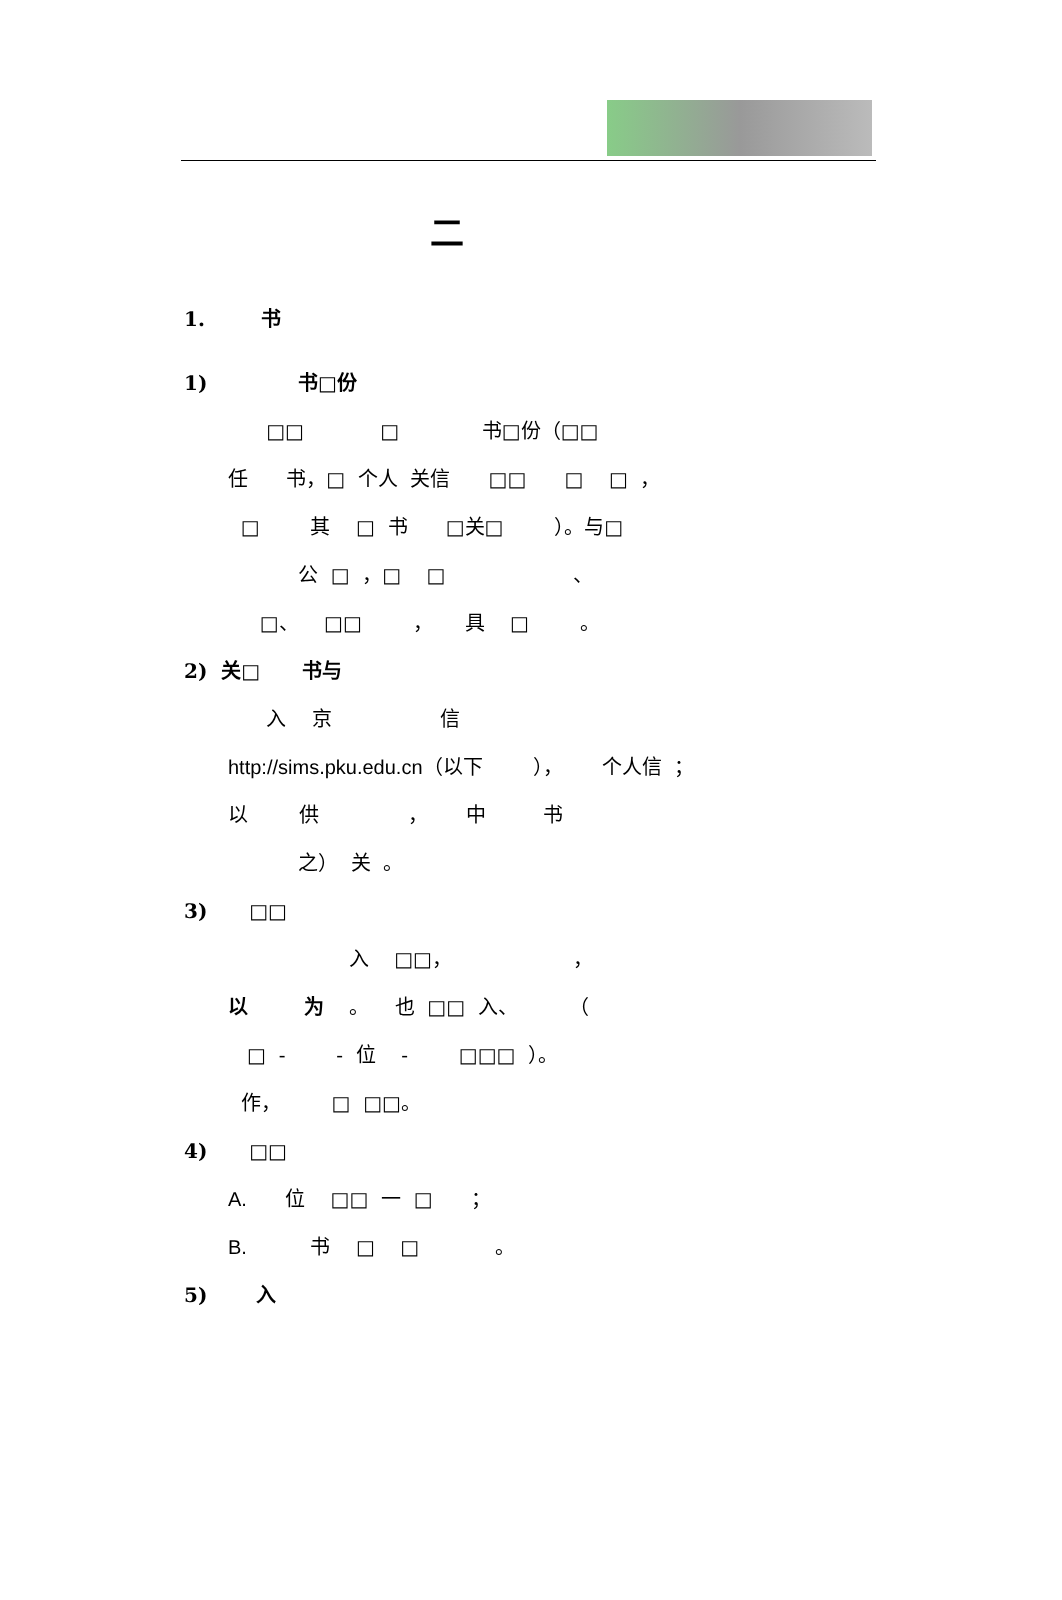二
1. 书
1) 书□份
□□ □ 书□份（□□
任 书，□ 个人 关信 □□ □ □ ，
□ 其 □ 书 □关□ ）。与□
公 □ ，□ □ 、
□、 □□ ， 具 □ 。
2) 关□ 书与
入 京 信
http://sims.pku.edu.cn（以下 ）， 个人信 ；
以 供 ， 中 书
之） 关 。
3) □□
入 □□， ，
以 为 。 也 □□ 入、 （
□ - - 位 - □□□ ）。
作， □ □□。
4) □□
A. 位 □□ 一 □ ；
B. 书 □ □ 。
5) 入